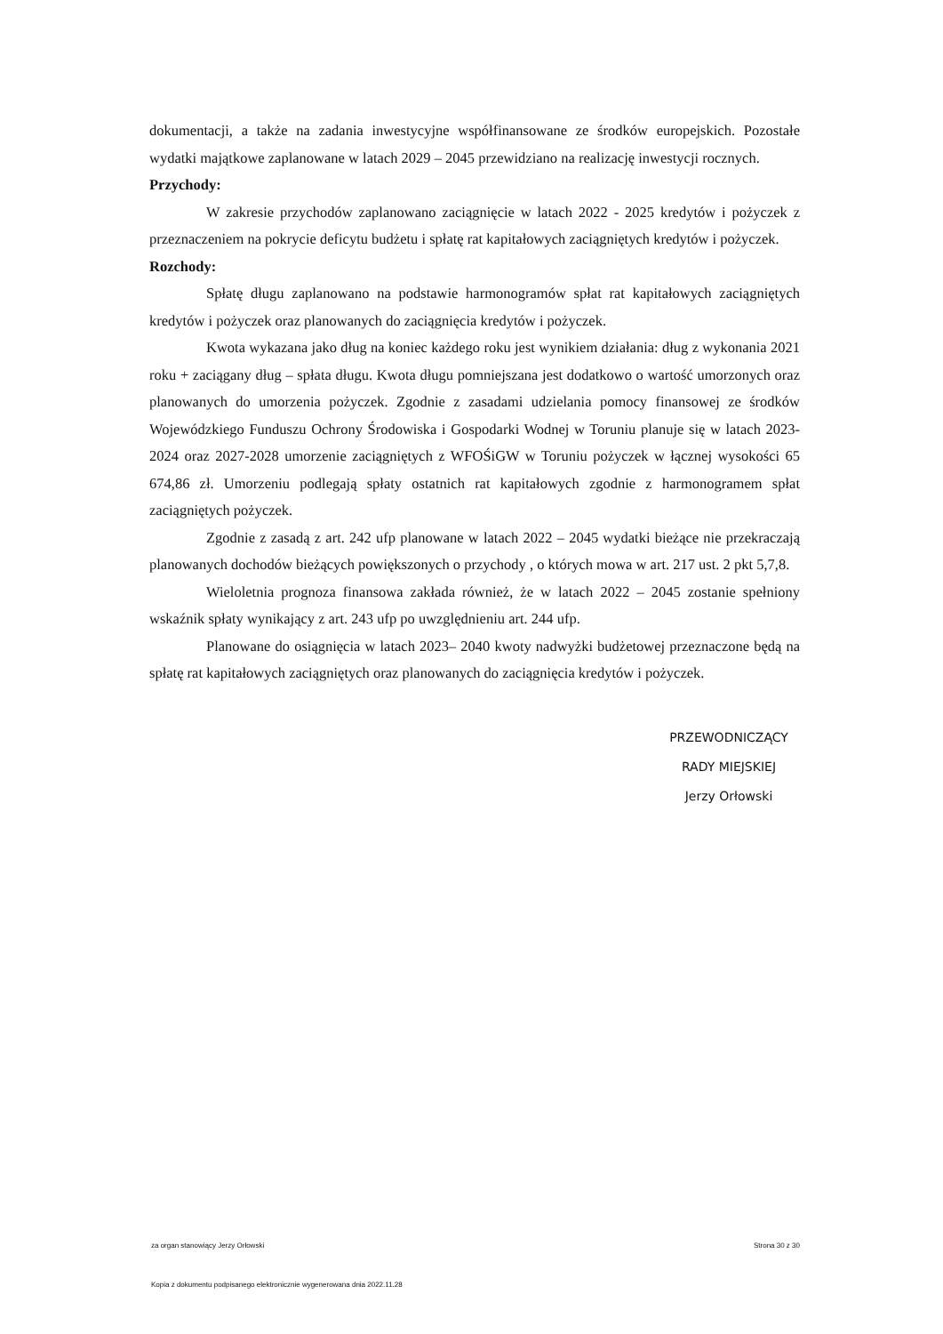dokumentacji, a także na zadania inwestycyjne współfinansowane ze środków europejskich. Pozostałe wydatki majątkowe zaplanowane w latach 2029 – 2045 przewidziano na realizację inwestycji rocznych.
Przychody:
W zakresie przychodów zaplanowano zaciągnięcie w latach 2022 - 2025 kredytów i pożyczek z przeznaczeniem na pokrycie deficytu budżetu i spłatę rat kapitałowych zaciągniętych kredytów i pożyczek.
Rozchody:
Spłatę długu zaplanowano na podstawie harmonogramów spłat rat kapitałowych zaciągniętych kredytów i pożyczek oraz planowanych do zaciągnięcia kredytów i pożyczek.
Kwota wykazana jako dług na koniec każdego roku jest wynikiem działania: dług z wykonania 2021 roku + zaciągany dług – spłata długu. Kwota długu pomniejszana jest dodatkowo o wartość umorzonych oraz planowanych do umorzenia pożyczek. Zgodnie z zasadami udzielania pomocy finansowej ze środków Wojewódzkiego Funduszu Ochrony Środowiska i Gospodarki Wodnej w Toruniu planuje się w latach 2023-2024 oraz 2027-2028 umorzenie zaciągniętych z WFOŚiGW w Toruniu pożyczek w łącznej wysokości 65 674,86 zł. Umorzeniu podlegają spłaty ostatnich rat kapitałowych zgodnie z harmonogramem spłat zaciągniętych pożyczek.
Zgodnie z zasadą z art. 242 ufp planowane w latach 2022 – 2045 wydatki bieżące nie przekraczają planowanych dochodów bieżących powiększonych o przychody , o których mowa w art. 217 ust. 2 pkt 5,7,8.
Wieloletnia prognoza finansowa zakłada również, że w latach 2022 – 2045 zostanie spełniony wskaźnik spłaty wynikający z art. 243 ufp po uwzględnieniu art. 244 ufp.
Planowane do osiągnięcia w latach 2023– 2040 kwoty nadwyżki budżetowej przeznaczone będą na spłatę rat kapitałowych zaciągniętych oraz planowanych do zaciągnięcia kredytów i pożyczek.
PRZEWODNICZĄCY
RADY MIEJSKIEJ
Jerzy Orłowski
za organ stanowiący Jerzy Orłowski Strona 30 z 30
Kopia z dokumentu podpisanego elektronicznie wygenerowana dnia 2022.11.28